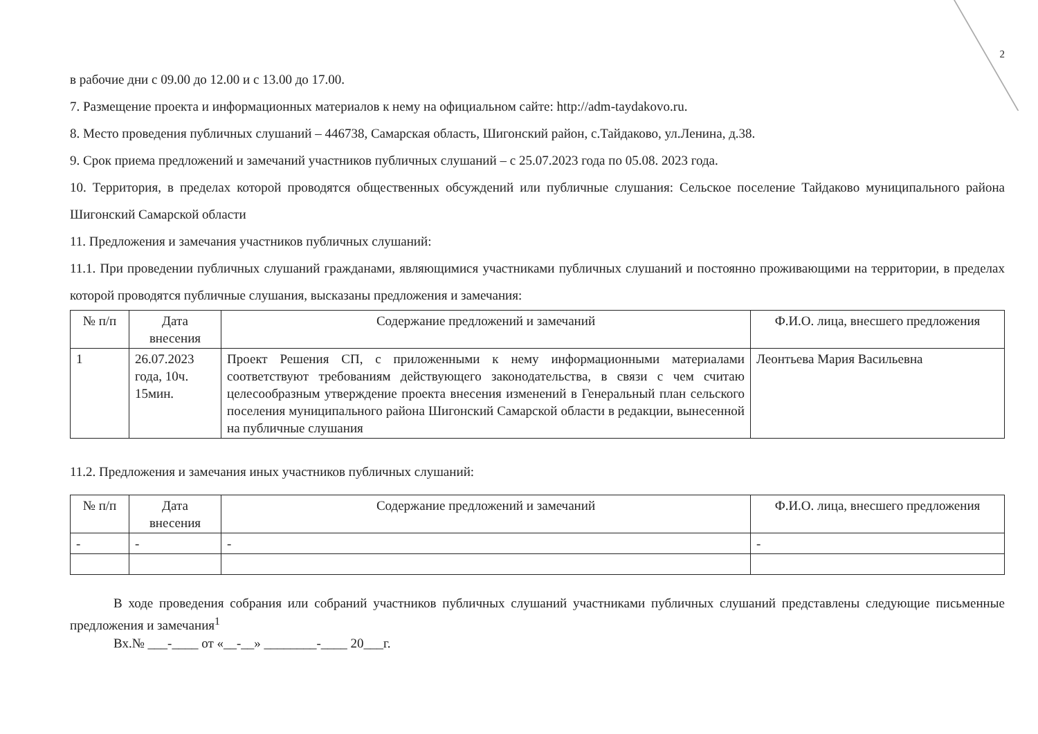2
в рабочие дни с 09.00 до 12.00 и с 13.00 до 17.00.
7. Размещение проекта и информационных материалов к нему на официальном сайте: http://adm-taydakovo.ru.
8. Место проведения публичных слушаний – 446738, Самарская область, Шигонский район, с.Тайдаково, ул.Ленина, д.38.
9. Срок приема предложений и замечаний участников публичных слушаний – с 25.07.2023 года по 05.08. 2023 года.
10. Территория, в пределах которой проводятся общественных обсуждений или публичные слушания: Сельское поселение Тайдаково муниципального района Шигонский Самарской области
11. Предложения и замечания участников публичных слушаний:
11.1. При проведении публичных слушаний гражданами, являющимися участниками публичных слушаний и постоянно проживающими на территории, в пределах которой проводятся публичные слушания, высказаны предложения и замечания:
| № п/п | Дата внесения | Содержание предложений и замечаний | Ф.И.О. лица, внесшего предложения |
| --- | --- | --- | --- |
| 1 | 26.07.2023 года, 10ч. 15мин. | Проект Решения СП, с приложенными к нему информационными материалами соответствуют требованиям действующего законодательства, в связи с чем считаю целесообразным утверждение проекта внесения изменений в Генеральный план сельского поселения муниципального района Шигонский Самарской области в редакции, вынесенной на публичные слушания | Леонтьева Мария Васильевна |
11.2. Предложения и замечания иных участников публичных слушаний:
| № п/п | Дата внесения | Содержание предложений и замечаний | Ф.И.О. лица, внесшего предложения |
| --- | --- | --- | --- |
| - | - | - | - |
В ходе проведения собрания или собраний участников публичных слушаний участниками публичных слушаний представлены следующие письменные предложения и замечания<sup>1</sup>
Вх.№ ___-____ от «__-__» ________-____ 20___г.